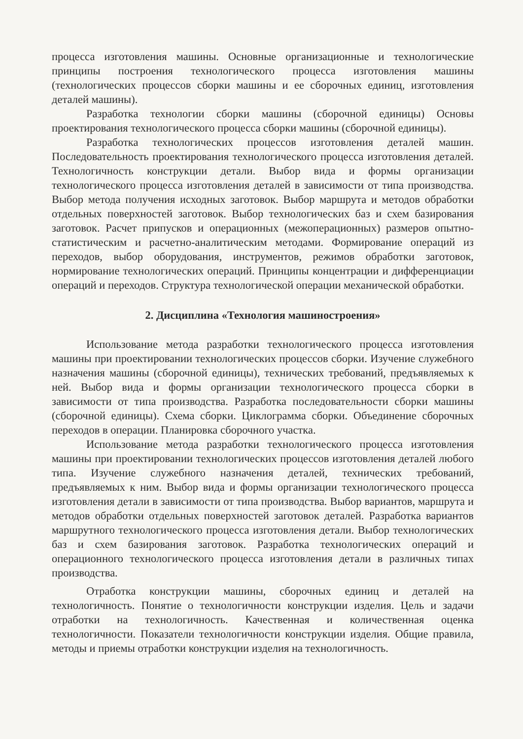процесса изготовления машины. Основные организационные и технологические принципы построения технологического процесса изготовления машины (технологических процессов сборки машины и ее сборочных единиц, изготовления деталей машины).
Разработка технологии сборки машины (сборочной единицы) Основы проектирования технологического процесса сборки машины (сборочной единицы).
Разработка технологических процессов изготовления деталей машин. Последовательность проектирования технологического процесса изготовления деталей. Технологичность конструкции детали. Выбор вида и формы организации технологического процесса изготовления деталей в зависимости от типа производства. Выбор метода получения исходных заготовок. Выбор маршрута и методов обработки отдельных поверхностей заготовок. Выбор технологических баз и схем базирования заготовок. Расчет припусков и операционных (межоперационных) размеров опытно-статистическим и расчетно-аналитическим методами. Формирование операций из переходов, выбор оборудования, инструментов, режимов обработки заготовок, нормирование технологических операций. Принципы концентрации и дифференциации операций и переходов. Структура технологической операции механической обработки.
2. Дисциплина «Технология машиностроения»
Использование метода разработки технологического процесса изготовления машины при проектировании технологических процессов сборки. Изучение служебного назначения машины (сборочной единицы), технических требований, предъявляемых к ней. Выбор вида и формы организации технологического процесса сборки в зависимости от типа производства. Разработка последовательности сборки машины (сборочной единицы). Схема сборки. Циклограмма сборки. Объединение сборочных переходов в операции. Планировка сборочного участка.
Использование метода разработки технологического процесса изготовления машины при проектировании технологических процессов изготовления деталей любого типа. Изучение служебного назначения деталей, технических требований, предъявляемых к ним. Выбор вида и формы организации технологического процесса изготовления детали в зависимости от типа производства. Выбор вариантов, маршрута и методов обработки отдельных поверхностей заготовок деталей. Разработка вариантов маршрутного технологического процесса изготовления детали. Выбор технологических баз и схем базирования заготовок. Разработка технологических операций и операционного технологического процесса изготовления детали в различных типах производства.
Отработка конструкции машины, сборочных единиц и деталей на технологичность. Понятие о технологичности конструкции изделия. Цель и задачи отработки на технологичность. Качественная и количественная оценка технологичности. Показатели технологичности конструкции изделия. Общие правила, методы и приемы отработки конструкции изделия на технологичность.